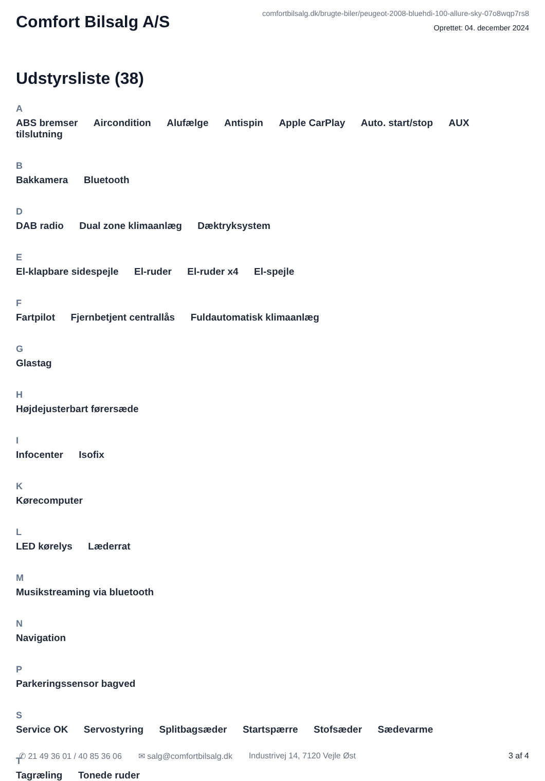Comfort Bilsalg A/S
comfortbilsalg.dk/brugte-biler/peugeot-2008-bluehdi-100-allure-sky-07o8wqp7rs8
Oprettet: 04. december 2024
Udstyrsliste (38)
A
ABS bremser Aircondition Alufælge Antispin Apple CarPlay Auto. start/stop AUX tilslutning
B
Bakkamera Bluetooth
D
DAB radio Dual zone klimaanlæg Dæktryksystem
E
El-klapbare sidespejle El-ruder El-ruder x4 El-spejle
F
Fartpilot Fjernbetjent centrallås Fuldautomatisk klimaanlæg
G
Glastag
H
Højdejusterbart førersæde
I
Infocenter Isofix
K
Kørecomputer
L
LED kørelys Læderrat
M
Musikstreaming via bluetooth
N
Navigation
P
Parkeringssensor bagved
S
Service OK Servostyring Splitbagsæder Startspærre Stofsæder Sædevarme
T
Tagræling Tonede ruder
✆ 21 49 36 01 / 40 85 36 06 ✉ salg@comfortbilsalg.dk Industrivej 14, 7120 Vejle Øst 3 af 4